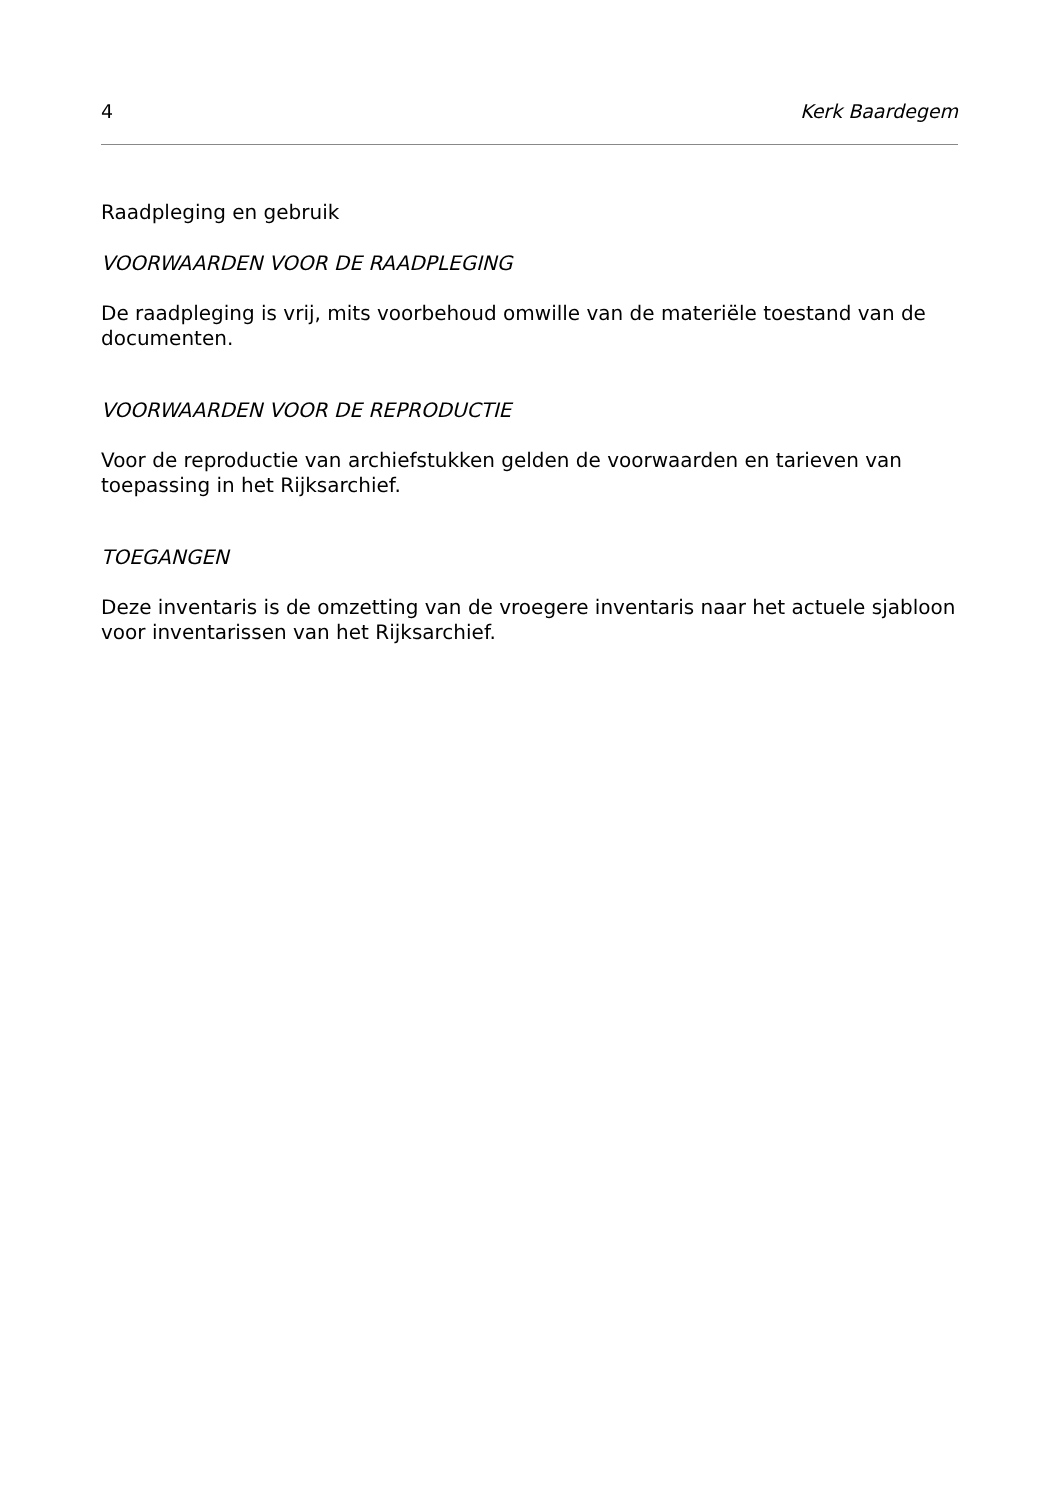4 Kerk Baardegem
Raadpleging en gebruik
VOORWAARDEN VOOR DE RAADPLEGING
De raadpleging is vrij, mits voorbehoud omwille van de materiële toestand van de documenten.
VOORWAARDEN VOOR DE REPRODUCTIE
Voor de reproductie van archiefstukken gelden de voorwaarden en tarieven van toepassing in het Rijksarchief.
TOEGANGEN
Deze inventaris is de omzetting van de vroegere inventaris naar het actuele sjabloon voor inventarissen van het Rijksarchief.